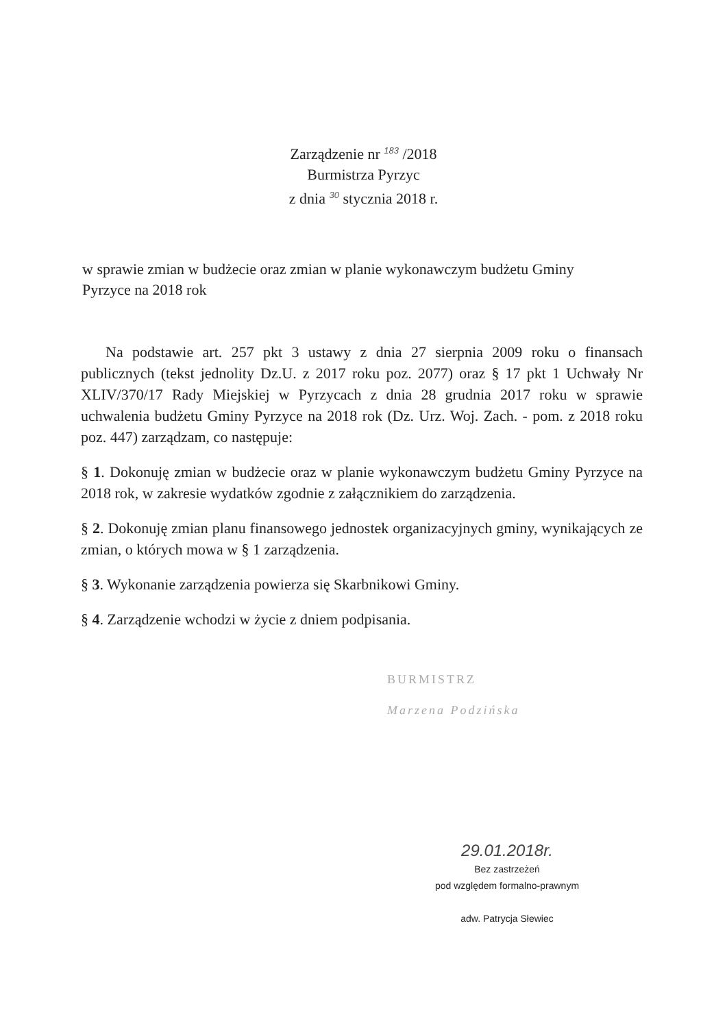Zarządzenie nr 183 /2018
Burmistrza Pyrzyc
z dnia 30 stycznia 2018 r.
w sprawie zmian w budżecie oraz zmian w planie wykonawczym budżetu Gminy Pyrzyce na 2018 rok
Na podstawie art. 257 pkt 3 ustawy z dnia 27 sierpnia 2009 roku o finansach publicznych (tekst jednolity Dz.U. z 2017 roku poz. 2077) oraz § 17 pkt 1 Uchwały Nr XLIV/370/17 Rady Miejskiej w Pyrzycach z dnia 28 grudnia 2017 roku w sprawie uchwalenia budżetu Gminy Pyrzyce na 2018 rok (Dz. Urz. Woj. Zach. - pom. z 2018 roku poz. 447) zarządzam, co następuje:
§ 1. Dokonuję zmian w budżecie oraz w planie wykonawczym budżetu Gminy Pyrzyce na 2018 rok, w zakresie wydatków zgodnie z załącznikiem do zarządzenia.
§ 2. Dokonuję zmian planu finansowego jednostek organizacyjnych gminy, wynikających ze zmian, o których mowa w § 1 zarządzenia.
§ 3. Wykonanie zarządzenia powierza się Skarbnikowi Gminy.
§ 4. Zarządzenie wchodzi w życie z dniem podpisania.
BURMISTRZ
Marzena Podzińska
29.01.2018r.
Bez zastrzeżeń
pod względem formalno-prawnym
adw. Patrycja Słewiec